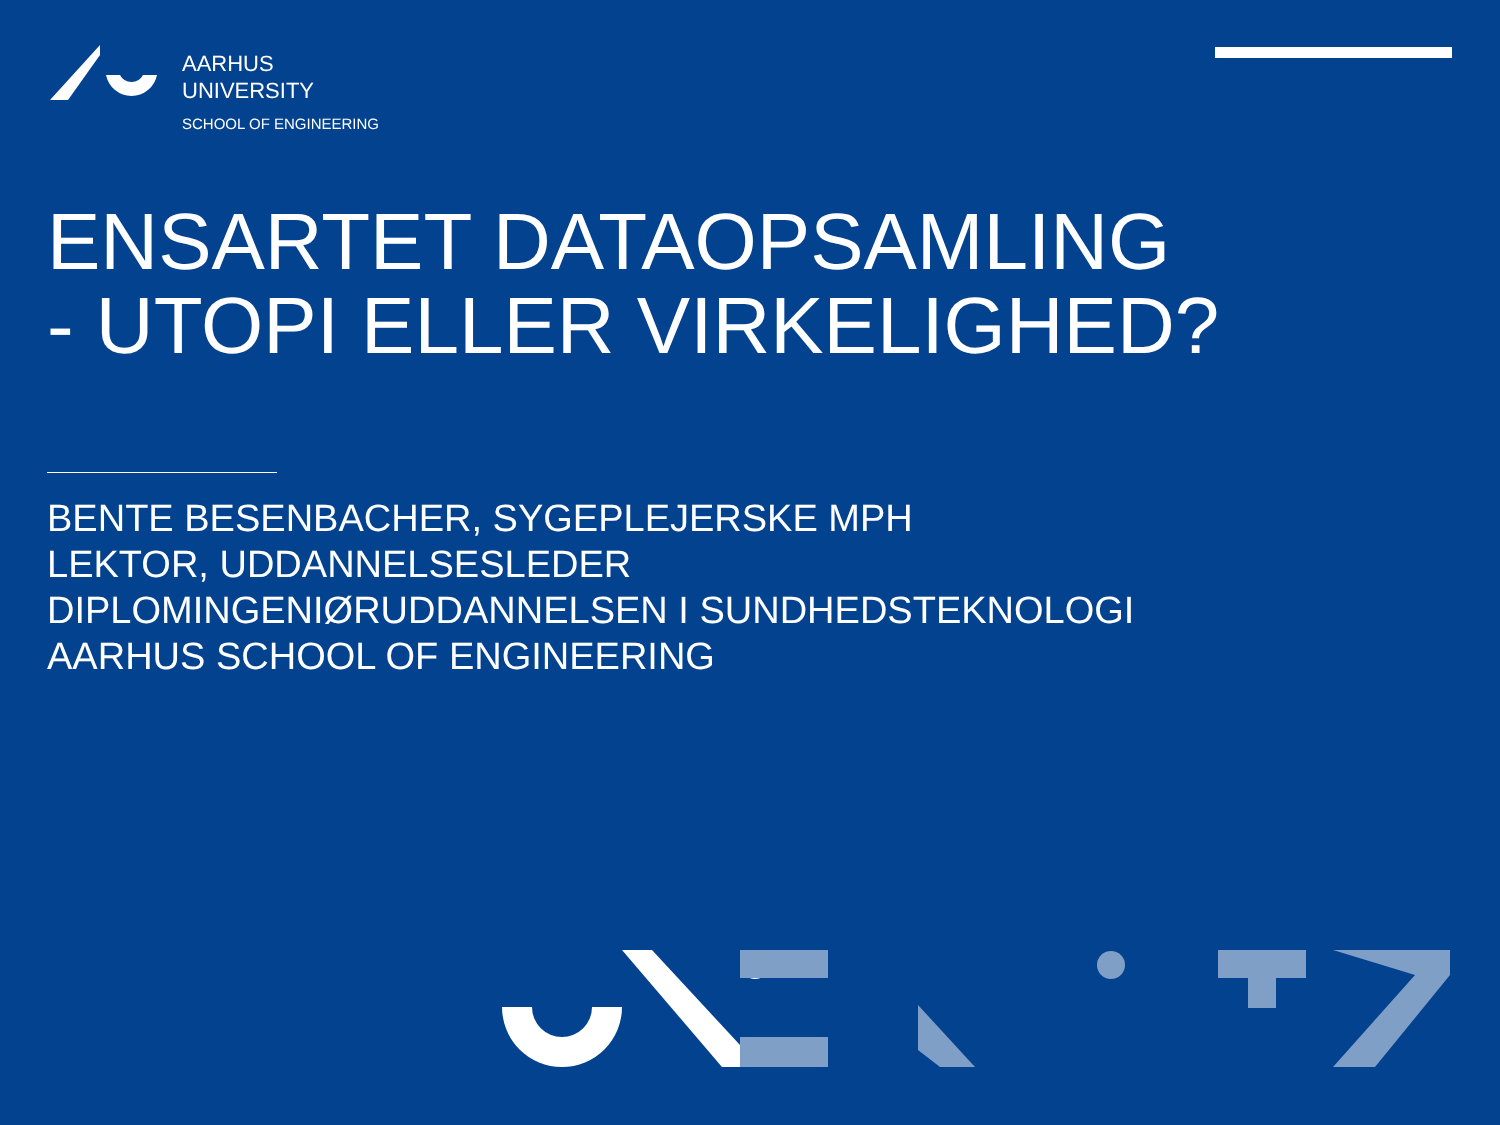AARHUS
UNIVERSITY
SCHOOL OF ENGINEERING
ENSARTET DATAOPSAMLING
- UTOPI ELLER VIRKELIGHED?
BENTE BESENBACHER, SYGEPLEJERSKE MPH
LEKTOR, UDDANNELSESLEDER
DIPLOMINGENIØRUDDANNELSEN I SUNDHEDSTEKNOLOGI
AARHUS SCHOOL OF ENGINEERING